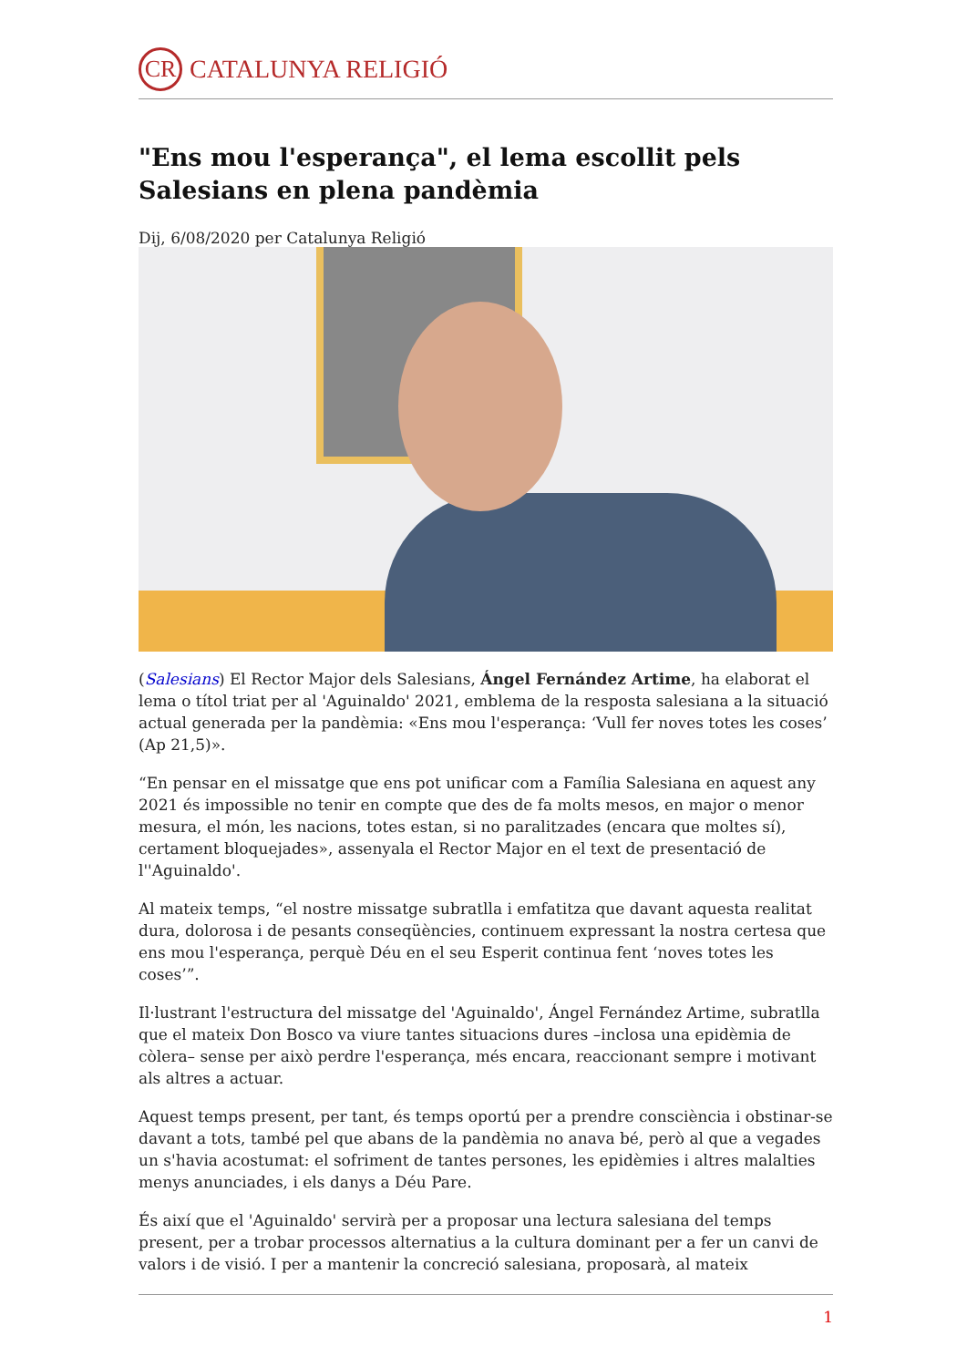CR CATALUNYA RELIGIÓ
"Ens mou l'esperança", el lema escollit pels Salesians en plena pandèmia
Dij, 6/08/2020 per Catalunya Religió
(Salesians) El Rector Major dels Salesians, Ángel Fernández Artime, ha elaborat el lema o títol triat per al 'Aguinaldo' 2021, emblema de la resposta salesiana a la situació actual generada per la pandèmia: «Ens mou l'esperança: ‘Vull fer noves totes les coses’ (Ap 21,5)».
“En pensar en el missatge que ens pot unificar com a Família Salesiana en aquest any 2021 és impossible no tenir en compte que des de fa molts mesos, en major o menor mesura, el món, les nacions, totes estan, si no paralitzades (encara que moltes sí), certament bloquejades», assenyala el Rector Major en el text de presentació de l''Aguinaldo'.
Al mateix temps, “el nostre missatge subratlla i emfatitza que davant aquesta realitat dura, dolorosa i de pesants conseqüències, continuem expressant la nostra certesa que ens mou l'esperança, perquè Déu en el seu Esperit continua fent ‘noves totes les coses’”.
Il·lustrant l'estructura del missatge del 'Aguinaldo', Ángel Fernández Artime, subratlla que el mateix Don Bosco va viure tantes situacions dures –inclosa una epidèmia de còlera– sense per això perdre l'esperança, més encara, reaccionant sempre i motivant als altres a actuar.
Aquest temps present, per tant, és temps oportú per a prendre consciència i obstinar-se davant a tots, també pel que abans de la pandèmia no anava bé, però al que a vegades un s'havia acostumat: el sofriment de tantes persones, les epidèmies i altres malalties menys anunciades, i els danys a Déu Pare.
És així que el 'Aguinaldo' servirà per a proposar una lectura salesiana del temps present, per a trobar processos alternatius a la cultura dominant per a fer un canvi de valors i de visió. I per a mantenir la concreció salesiana, proposarà, al mateix
1